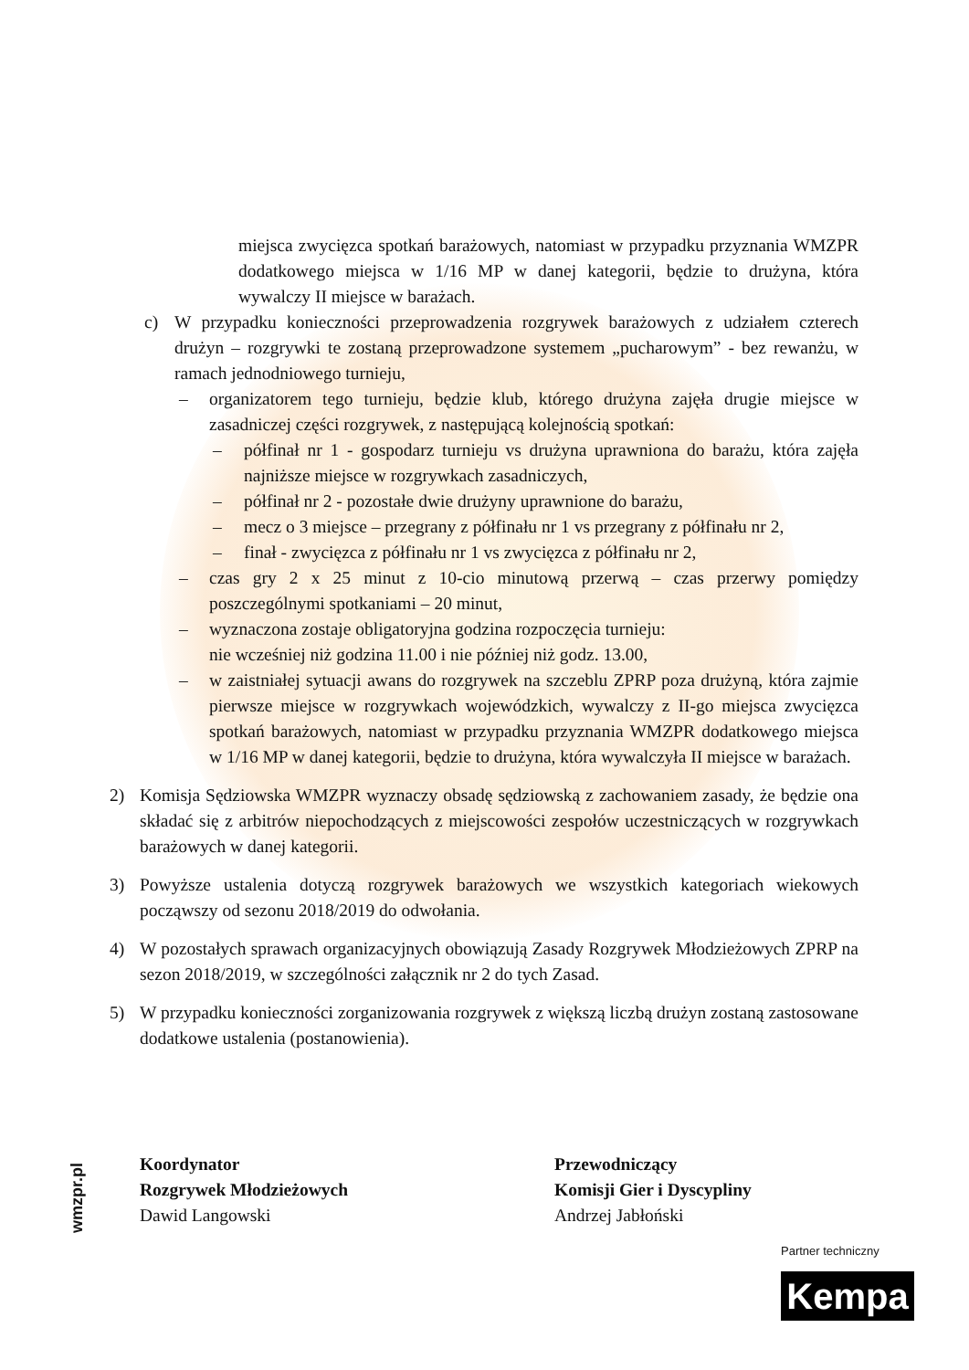miejsca zwycięzca spotkań barażowych, natomiast w przypadku przyznania WMZPR dodatkowego miejsca w 1/16 MP w danej kategorii, będzie to drużyna, która wywalczy II miejsce w barażach.
c) W przypadku konieczności przeprowadzenia rozgrywek barażowych z udziałem czterech drużyn – rozgrywki te zostaną przeprowadzone systemem „pucharowym” - bez rewanżu, w ramach jednodniowego turnieju,
– organizatorem tego turnieju, będzie klub, którego drużyna zajęła drugie miejsce w zasadniczej części rozgrywek, z następującą kolejnością spotkań:
– półfinał nr 1 - gospodarz turnieju vs drużyna uprawniona do barażu, która zajęła najniższe miejsce w rozgrywkach zasadniczych,
– półfinał nr 2 - pozostałe dwie drużyny uprawnione do barażu,
– mecz o 3 miejsce – przegrany z półfinału nr 1 vs przegrany z półfinału nr 2,
– finał - zwycięzca z półfinału nr 1 vs zwycięzca z półfinału nr 2,
– czas gry 2 x 25 minut z 10-cio minutową przerwą – czas przerwy pomiędzy poszczególnymi spotkaniami – 20 minut,
– wyznaczona zostaje obligatoryjna godzina rozpoczęcia turnieju:
nie wcześniej niż godzina 11.00 i nie później niż godz. 13.00,
– w zaistniałej sytuacji awans do rozgrywek na szczeblu ZPRP poza drużyną, która zajmie pierwsze miejsce w rozgrywkach wojewódzkich, wywalczy z II-go miejsca zwycięzca spotkań barażowych, natomiast w przypadku przyznania WMZPR dodatkowego miejsca w 1/16 MP w danej kategorii, będzie to drużyna, która wywalczyła II miejsce w barażach.
2) Komisja Sędziowska WMZPR wyznaczy obsadę sędziowską z zachowaniem zasady, że będzie ona składać się z arbitrów niepochodzących z miejscowości zespołów uczestniczących w rozgrywkach barażowych w danej kategorii.
3) Powyższe ustalenia dotyczą rozgrywek barażowych we wszystkich kategoriach wiekowych począwszy od sezonu 2018/2019 do odwołania.
4) W pozostałych sprawach organizacyjnych obowiązują Zasady Rozgrywek Młodzieżowych ZPRP na sezon 2018/2019, w szczególności załącznik nr 2 do tych Zasad.
5) W przypadku konieczności zorganizowania rozgrywek z większą liczbą drużyn zostaną zastosowane dodatkowe ustalenia (postanowienia).
Koordynator
Rozgrywek Młodzieżowych
Dawid Langowski
Przewodniczący
Komisji Gier i Dyscypliny
Andrzej Jabłoński
wmzpr.pl
Partner techniczny
Kempa